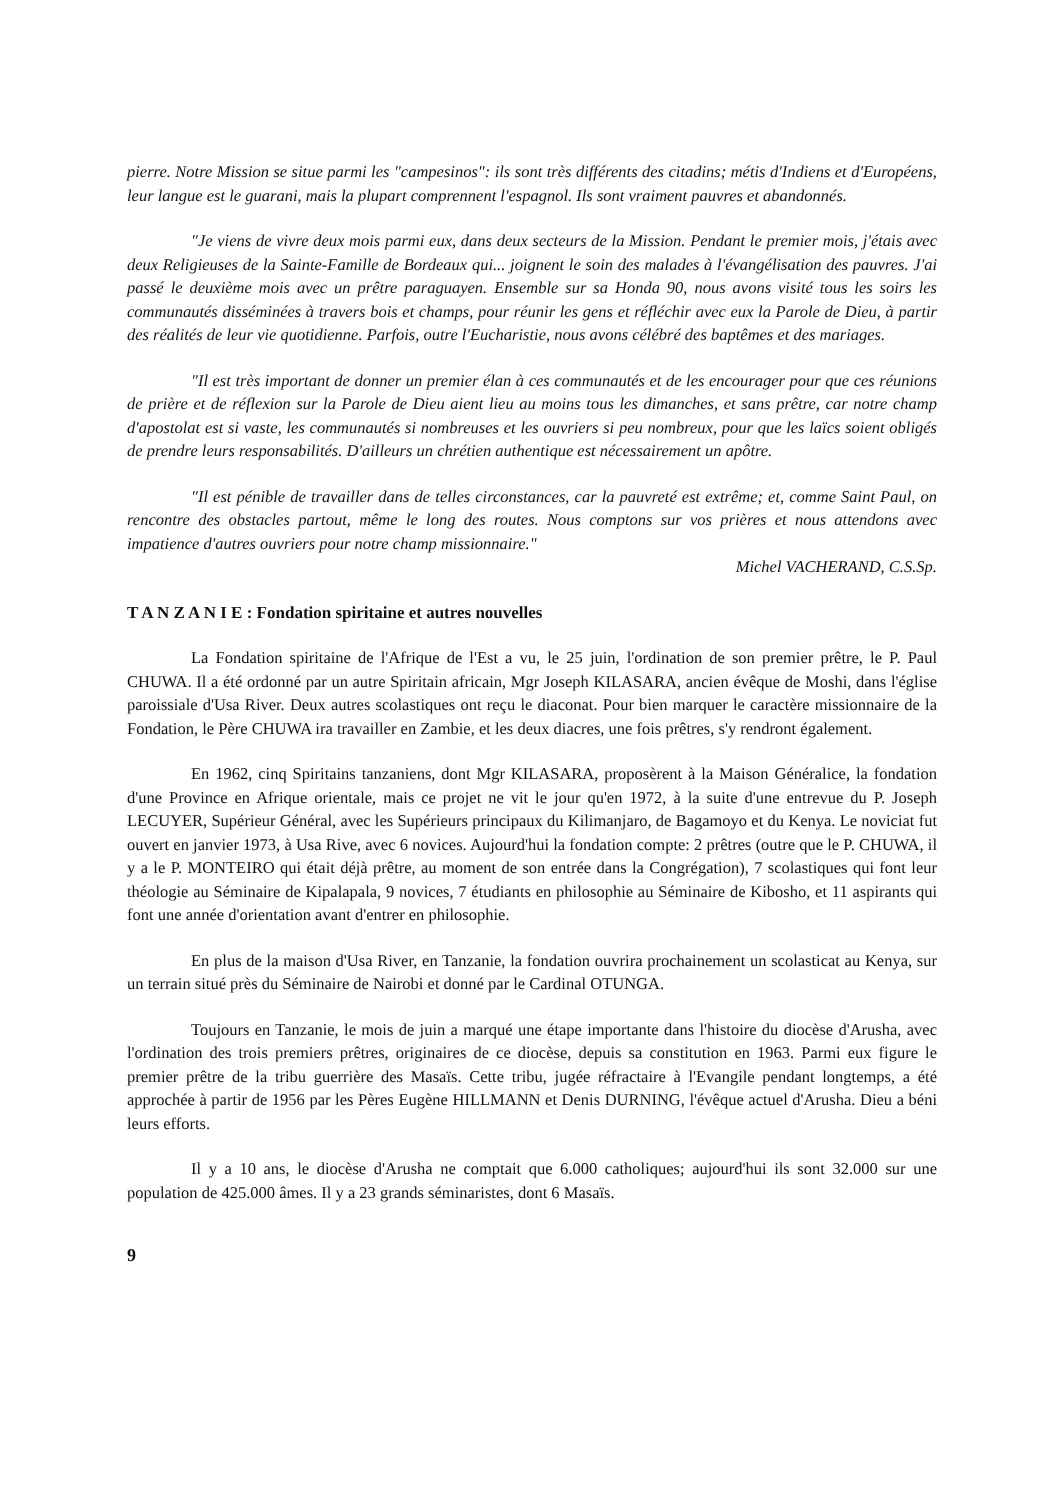pierre. Notre Mission se situe parmi les "campesinos": ils sont très différents des citadins; métis d'Indiens et d'Européens, leur langue est le guarani, mais la plupart comprennent l'espagnol. Ils sont vraiment pauvres et abandonnés.
"Je viens de vivre deux mois parmi eux, dans deux secteurs de la Mission. Pendant le premier mois, j'étais avec deux Religieuses de la Sainte-Famille de Bordeaux qui... joignent le soin des malades à l'évangélisation des pauvres. J'ai passé le deuxième mois avec un prêtre paraguayen. Ensemble sur sa Honda 90, nous avons visité tous les soirs les communautés disséminées à travers bois et champs, pour réunir les gens et réfléchir avec eux la Parole de Dieu, à partir des réalités de leur vie quotidienne. Parfois, outre l'Eucharistie, nous avons célébré des baptêmes et des mariages.
"Il est très important de donner un premier élan à ces communautés et de les encourager pour que ces réunions de prière et de réflexion sur la Parole de Dieu aient lieu au moins tous les dimanches, et sans prêtre, car notre champ d'apostolat est si vaste, les communautés si nombreuses et les ouvriers si peu nombreux, pour que les laïcs soient obligés de prendre leurs responsabilités. D'ailleurs un chrétien authentique est nécessairement un apôtre.
"Il est pénible de travailler dans de telles circonstances, car la pauvreté est extrême; et, comme Saint Paul, on rencontre des obstacles partout, même le long des routes. Nous comptons sur vos prières et nous attendons avec impatience d'autres ouvriers pour notre champ missionnaire."
Michel VACHERAND, C.S.Sp.
T A N Z A N I E : Fondation spiritaine et autres nouvelles
La Fondation spiritaine de l'Afrique de l'Est a vu, le 25 juin, l'ordination de son premier prêtre, le P. Paul CHUWA. Il a été ordonné par un autre Spiritain africain, Mgr Joseph KILASARA, ancien évêque de Moshi, dans l'église paroissiale d'Usa River. Deux autres scolastiques ont reçu le diaconat. Pour bien marquer le caractère missionnaire de la Fondation, le Père CHUWA ira travailler en Zambie, et les deux diacres, une fois prêtres, s'y rendront également.
En 1962, cinq Spiritains tanzaniens, dont Mgr KILASARA, proposèrent à la Maison Généralice, la fondation d'une Province en Afrique orientale, mais ce projet ne vit le jour qu'en 1972, à la suite d'une entrevue du P. Joseph LECUYER, Supérieur Général, avec les Supérieurs principaux du Kilimanjaro, de Bagamoyo et du Kenya. Le noviciat fut ouvert en janvier 1973, à Usa Rive, avec 6 novices. Aujourd'hui la fondation compte: 2 prêtres (outre que le P. CHUWA, il y a le P. MONTEIRO qui était déjà prêtre, au moment de son entrée dans la Congrégation), 7 scolastiques qui font leur théologie au Séminaire de Kipalapala, 9 novices, 7 étudiants en philosophie au Séminaire de Kibosho, et 11 aspirants qui font une année d'orientation avant d'entrer en philosophie.
En plus de la maison d'Usa River, en Tanzanie, la fondation ouvrira prochainement un scolasticat au Kenya, sur un terrain situé près du Séminaire de Nairobi et donné par le Cardinal OTUNGA.
Toujours en Tanzanie, le mois de juin a marqué une étape importante dans l'histoire du diocèse d'Arusha, avec l'ordination des trois premiers prêtres, originaires de ce diocèse, depuis sa constitution en 1963. Parmi eux figure le premier prêtre de la tribu guerrière des Masaïs. Cette tribu, jugée réfractaire à l'Evangile pendant longtemps, a été approchée à partir de 1956 par les Pères Eugène HILLMANN et Denis DURNING, l'évêque actuel d'Arusha. Dieu a béni leurs efforts.
Il y a 10 ans, le diocèse d'Arusha ne comptait que 6.000 catholiques; aujourd'hui ils sont 32.000 sur une population de 425.000 âmes. Il y a 23 grands séminaristes, dont 6 Masaïs.
9